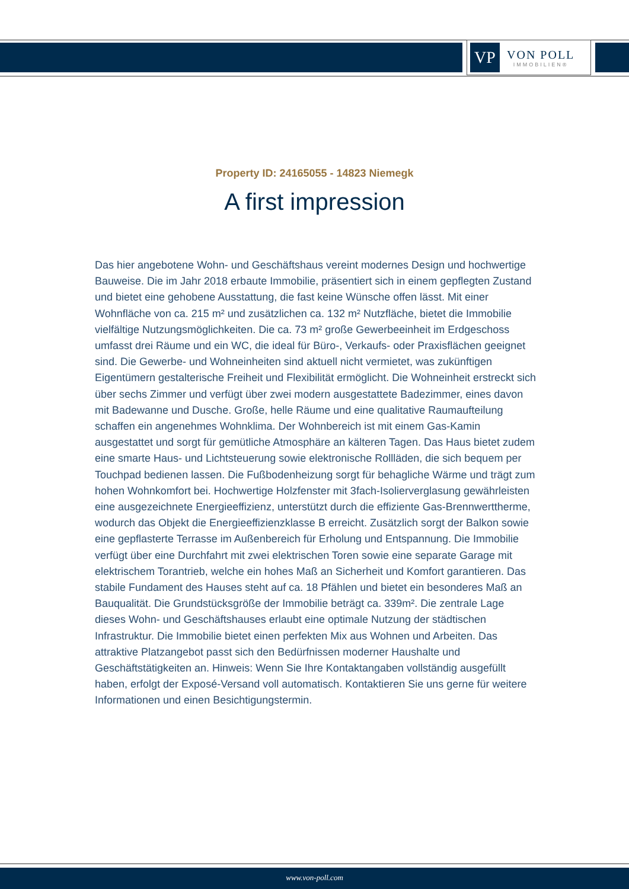VP
VON POLL
IMMOBILIEN®
Property ID: 24165055 - 14823 Niemegk
A first impression
Das hier angebotene Wohn- und Geschäftshaus vereint modernes Design und hochwertige Bauweise. Die im Jahr 2018 erbaute Immobilie, präsentiert sich in einem gepflegten Zustand und bietet eine gehobene Ausstattung, die fast keine Wünsche offen lässt. Mit einer Wohnfläche von ca. 215 m² und zusätzlichen ca. 132 m² Nutzfläche, bietet die Immobilie vielfältige Nutzungsmöglichkeiten. Die ca. 73 m² große Gewerbeeinheit im Erdgeschoss umfasst drei Räume und ein WC, die ideal für Büro-, Verkaufs- oder Praxisflächen geeignet sind. Die Gewerbe- und Wohneinheiten sind aktuell nicht vermietet, was zukünftigen Eigentümern gestalterische Freiheit und Flexibilität ermöglicht. Die Wohneinheit erstreckt sich über sechs Zimmer und verfügt über zwei modern ausgestattete Badezimmer, eines davon mit Badewanne und Dusche. Große, helle Räume und eine qualitative Raumaufteilung schaffen ein angenehmes Wohnklima. Der Wohnbereich ist mit einem Gas-Kamin ausgestattet und sorgt für gemütliche Atmosphäre an kälteren Tagen. Das Haus bietet zudem eine smarte Haus- und Lichtsteuerung sowie elektronische Rollläden, die sich bequem per Touchpad bedienen lassen. Die Fußbodenheizung sorgt für behagliche Wärme und trägt zum hohen Wohnkomfort bei. Hochwertige Holzfenster mit 3fach-Isolierverglasung gewährleisten eine ausgezeichnete Energieeffizienz, unterstützt durch die effiziente Gas-Brennwerttherme, wodurch das Objekt die Energieeffizienzklasse B erreicht. Zusätzlich sorgt der Balkon sowie eine gepflasterte Terrasse im Außenbereich für Erholung und Entspannung. Die Immobilie verfügt über eine Durchfahrt mit zwei elektrischen Toren sowie eine separate Garage mit elektrischem Torantrieb, welche ein hohes Maß an Sicherheit und Komfort garantieren. Das stabile Fundament des Hauses steht auf ca. 18 Pfählen und bietet ein besonderes Maß an Bauqualität. Die Grundstücksgröße der Immobilie beträgt ca. 339m². Die zentrale Lage dieses Wohn- und Geschäftshauses erlaubt eine optimale Nutzung der städtischen Infrastruktur. Die Immobilie bietet einen perfekten Mix aus Wohnen und Arbeiten. Das attraktive Platzangebot passt sich den Bedürfnissen moderner Haushalte und Geschäftstätigkeiten an. Hinweis: Wenn Sie Ihre Kontaktangaben vollständig ausgefüllt haben, erfolgt der Exposé-Versand voll automatisch. Kontaktieren Sie uns gerne für weitere Informationen und einen Besichtigungstermin.
www.von-poll.com